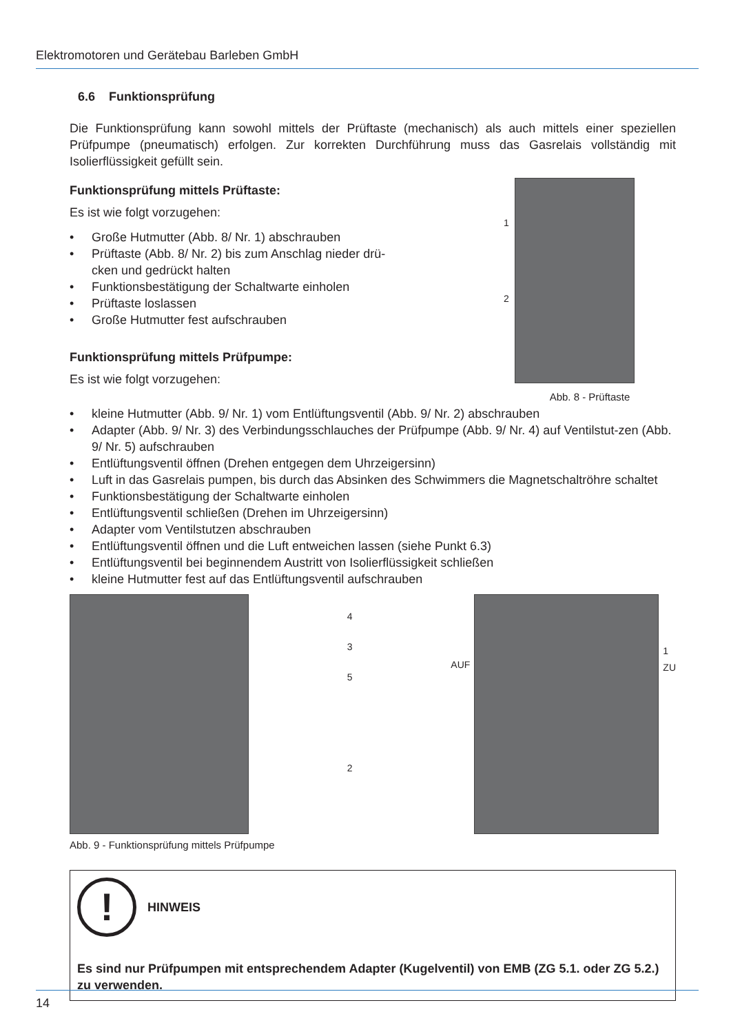Elektromotoren und Gerätebau Barleben GmbH
6.6 Funktionsprüfung
Die Funktionsprüfung kann sowohl mittels der Prüftaste (mechanisch) als auch mittels einer speziellen Prüfpumpe (pneumatisch) erfolgen. Zur korrekten Durchführung muss das Gasrelais vollständig mit Isolierflüssigkeit gefüllt sein.
1
2
Abb. 8 - Prüftaste
Funktionsprüfung mittels Prüftaste:
Es ist wie folgt vorzugehen:
• Große Hutmutter (Abb. 8/ Nr. 1) abschrauben
• Prüftaste (Abb. 8/ Nr. 2) bis zum Anschlag nieder drü-
cken und gedrückt halten
• Funktionsbestätigung der Schaltwarte einholen
• Prüftaste loslassen
• Große Hutmutter fest aufschrauben
Funktionsprüfung mittels Prüfpumpe:
Es ist wie folgt vorzugehen:
• kleine Hutmutter (Abb. 9/ Nr. 1) vom Entlüftungsventil (Abb. 9/ Nr. 2) abschrauben
• Adapter (Abb. 9/ Nr. 3) des Verbindungsschlauches der Prüfpumpe (Abb. 9/ Nr. 4) auf Ventilstut-zen (Abb. 9/ Nr. 5) aufschrauben
• Entlüftungsventil öffnen (Drehen entgegen dem Uhrzeigersinn)
• Luft in das Gasrelais pumpen, bis durch das Absinken des Schwimmers die Magnetschaltröhre schaltet
• Funktionsbestätigung der Schaltwarte einholen
• Entlüftungsventil schließen (Drehen im Uhrzeigersinn)
• Adapter vom Ventilstutzen abschrauben
• Entlüftungsventil öffnen und die Luft entweichen lassen (siehe Punkt 6.3)
• Entlüftungsventil bei beginnendem Austritt von Isolierflüssigkeit schließen
• kleine Hutmutter fest auf das Entlüftungsventil aufschrauben
4
3
5
2
AUF
1
ZU
Abb. 9 - Funktionsprüfung mittels Prüfpumpe
!
HINWEIS
Es sind nur Prüfpumpen mit entsprechendem Adapter (Kugelventil) von EMB (ZG 5.1. oder ZG 5.2.) zu verwenden.
14